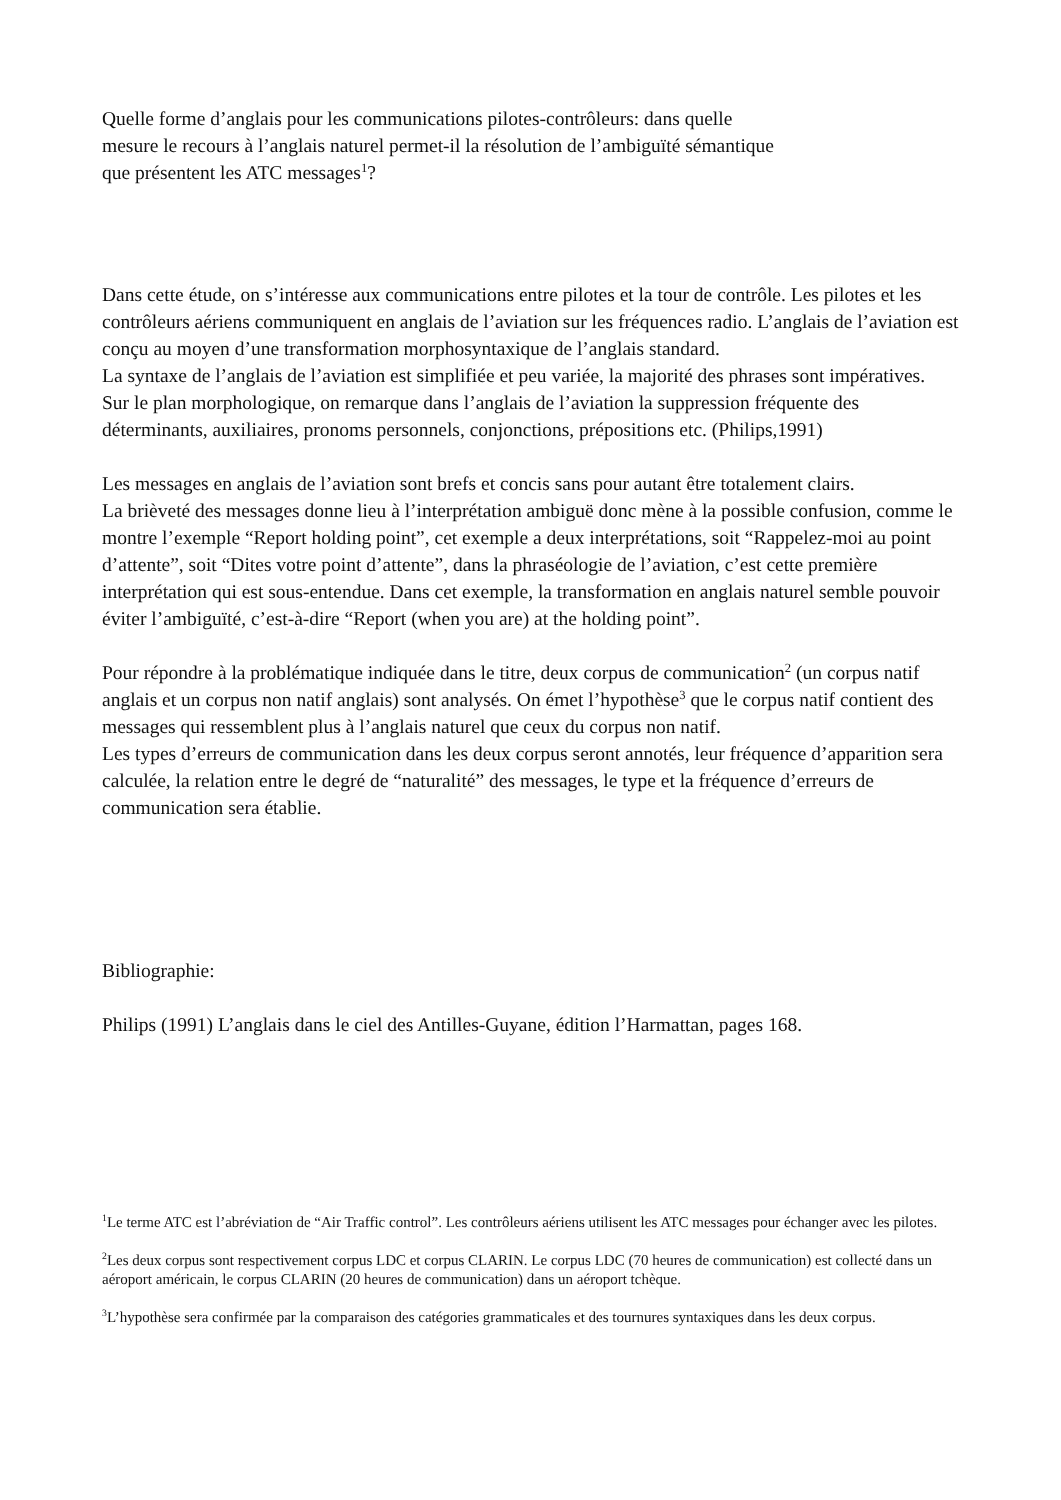Quelle forme d’anglais pour les communications pilotes-contrôleurs: dans quelle
mesure le recours à l’anglais naturel permet-il la résolution de l’ambiguïté sémantique
que présentent les ATC messages<sup>1</sup>?
Dans cette étude, on s’intéresse aux communications entre pilotes et la tour de contrôle. Les pilotes et les contrôleurs aériens communiquent en anglais de l’aviation sur les fréquences radio. L’anglais de l’aviation est conçu au moyen d’une transformation morphosyntaxique de l’anglais standard.
La syntaxe de l’anglais de l’aviation est simplifiée et peu variée, la majorité des phrases sont impératives.
Sur le plan morphologique, on remarque dans l’anglais de l’aviation la suppression fréquente des déterminants, auxiliaires, pronoms personnels, conjonctions, prépositions etc. (Philips,1991)
Les messages en anglais de l’aviation sont brefs et concis sans pour autant être totalement clairs.
La brièveté des messages donne lieu à l’interprétation ambiguë donc mène à la possible confusion, comme le montre l’exemple “Report holding point”, cet exemple a deux interprétations, soit “Rappelez-moi au point d’attente”, soit “Dites votre point d’attente”, dans la phraséologie de l’aviation, c’est cette première interprétation qui est sous-entendue. Dans cet exemple, la transformation en anglais naturel semble pouvoir éviter l’ambiguïté, c’est-à-dire “Report (when you are) at the holding point”.
Pour répondre à la problématique indiquée dans le titre, deux corpus de communication<sup>2</sup> (un corpus natif anglais et un corpus non natif anglais) sont analysés. On émet l’hypothèse<sup>3</sup> que le corpus natif contient des messages qui ressemblent plus à l’anglais naturel que ceux du corpus non natif.
Les types d’erreurs de communication dans les deux corpus seront annotés, leur fréquence d’apparition sera calculée, la relation entre le degré de “naturalité” des messages, le type et la fréquence d’erreurs de communication sera établie.
Bibliographie:
Philips (1991) L’anglais dans le ciel des Antilles-Guyane, édition l’Harmattan, pages 168.
<sup>1</sup> Le terme ATC est l’abréviation de “Air Traffic control”. Les contrôleurs aériens utilisent les ATC messages pour échanger avec les pilotes.
<sup>2</sup> Les deux corpus sont respectivement corpus LDC et corpus CLARIN. Le corpus LDC (70 heures de communication) est collecté dans un aéroport américain, le corpus CLARIN (20 heures de communication) dans un aéroport tchèque.
<sup>3</sup> L’hypothèse sera confirmée par la comparaison des catégories grammaticales et des tournures syntaxiques dans les deux corpus.